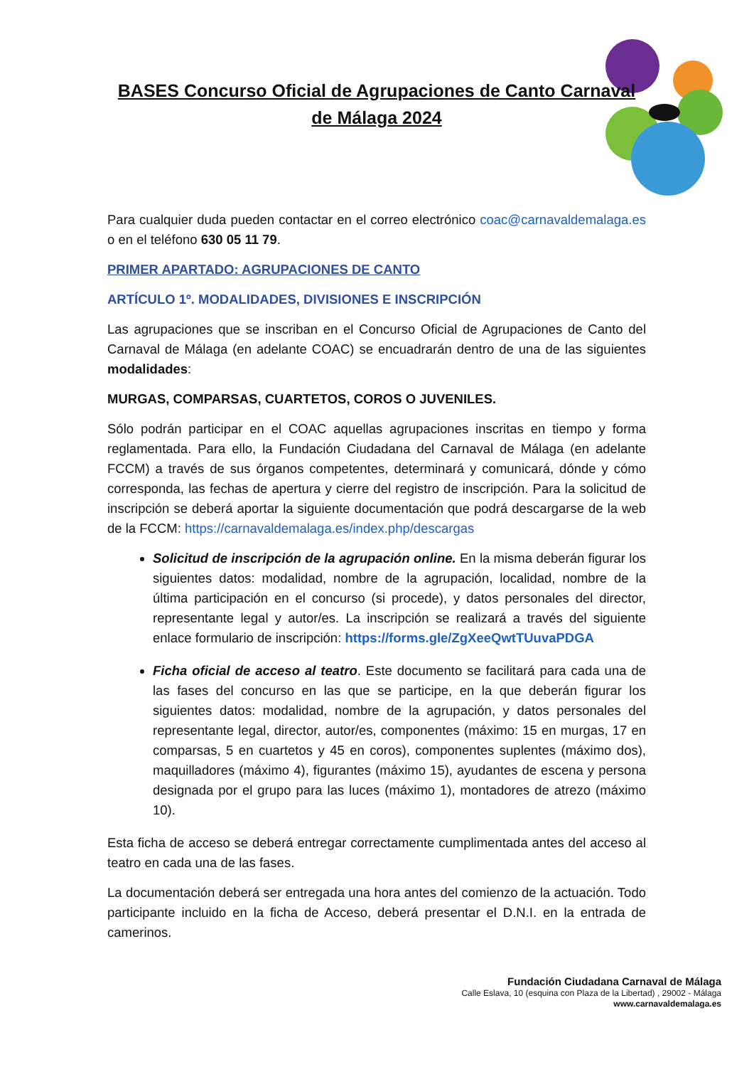BASES Concurso Oficial de Agrupaciones de Canto Carnaval
de Málaga 2024
Para cualquier duda pueden contactar en el correo electrónico coac@carnavaldemalaga.es o en el teléfono 630 05 11 79.
PRIMER APARTADO: AGRUPACIONES DE CANTO
ARTÍCULO 1º. MODALIDADES, DIVISIONES E INSCRIPCIÓN
Las agrupaciones que se inscriban en el Concurso Oficial de Agrupaciones de Canto del Carnaval de Málaga (en adelante COAC) se encuadrarán dentro de una de las siguientes modalidades:
MURGAS, COMPARSAS, CUARTETOS, COROS O JUVENILES.
Sólo podrán participar en el COAC aquellas agrupaciones inscritas en tiempo y forma reglamentada. Para ello, la Fundación Ciudadana del Carnaval de Málaga (en adelante FCCM) a través de sus órganos competentes, determinará y comunicará, dónde y cómo corresponda, las fechas de apertura y cierre del registro de inscripción. Para la solicitud de inscripción se deberá aportar la siguiente documentación que podrá descargarse de la web de la FCCM: https://carnavaldemalaga.es/index.php/descargas
Solicitud de inscripción de la agrupación online. En la misma deberán figurar los siguientes datos: modalidad, nombre de la agrupación, localidad, nombre de la última participación en el concurso (si procede), y datos personales del director, representante legal y autor/es. La inscripción se realizará a través del siguiente enlace formulario de inscripción: https://forms.gle/ZgXeeQwtTUuvaPDGA
Ficha oficial de acceso al teatro. Este documento se facilitará para cada una de las fases del concurso en las que se participe, en la que deberán figurar los siguientes datos: modalidad, nombre de la agrupación, y datos personales del representante legal, director, autor/es, componentes (máximo: 15 en murgas, 17 en comparsas, 5 en cuartetos y 45 en coros), componentes suplentes (máximo dos), maquilladores (máximo 4), figurantes (máximo 15), ayudantes de escena y persona designada por el grupo para las luces (máximo 1), montadores de atrezo (máximo 10).
Esta ficha de acceso se deberá entregar correctamente cumplimentada antes del acceso al teatro en cada una de las fases.
La documentación deberá ser entregada una hora antes del comienzo de la actuación. Todo participante incluido en la ficha de Acceso, deberá presentar el D.N.I. en la entrada de camerinos.
Fundación Ciudadana Carnaval de Málaga
Calle Eslava, 10 (esquina con Plaza de la Libertad) , 29002 - Málaga
www.carnavaldemalaga.es